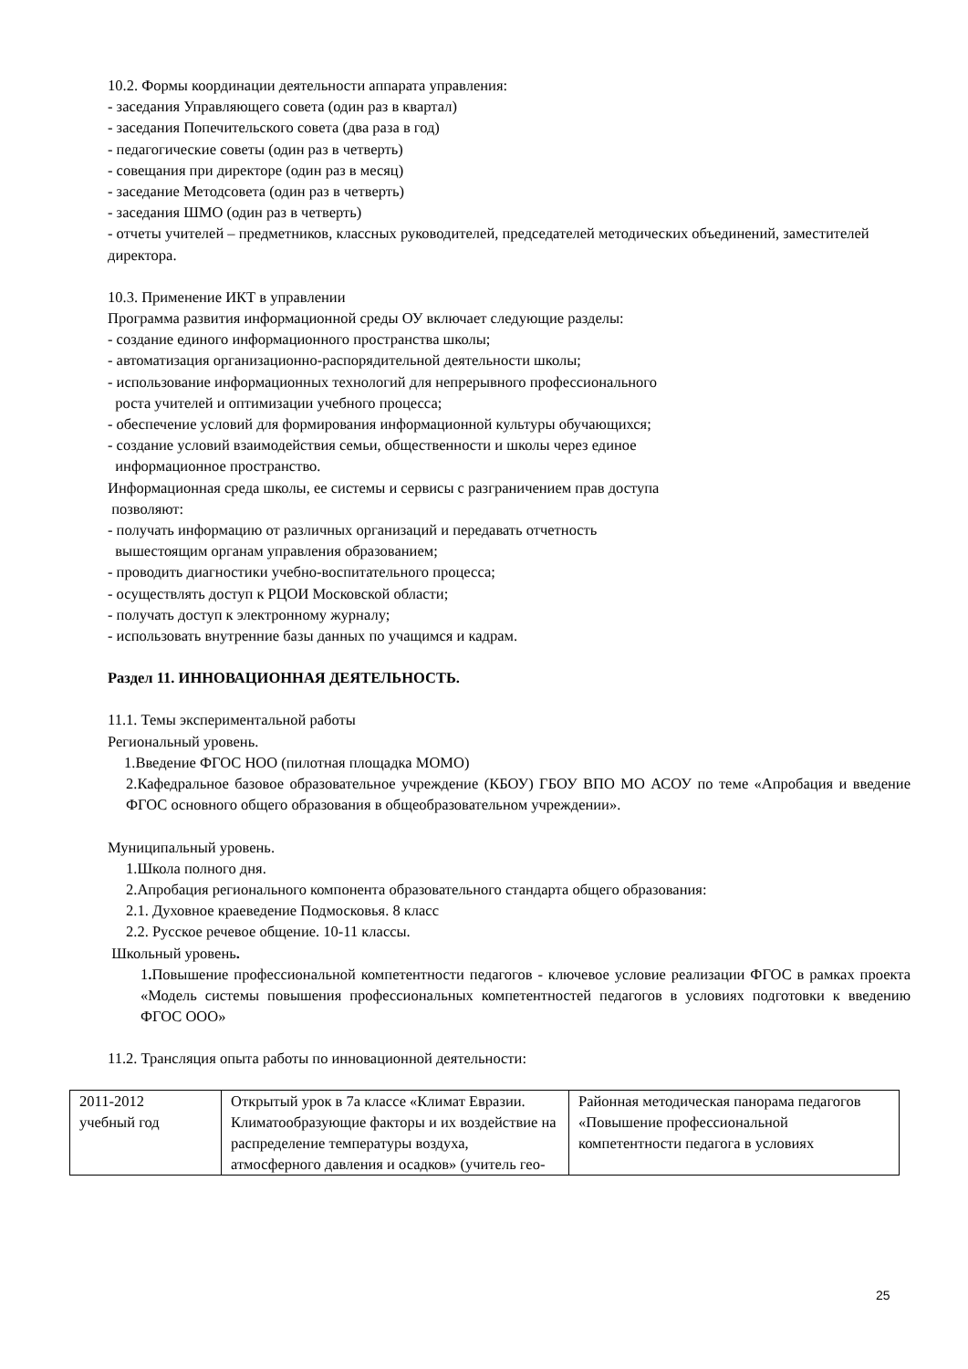10.2. Формы координации деятельности аппарата управления:
- заседания Управляющего совета (один раз в квартал)
- заседания Попечительского совета (два раза в год)
- педагогические советы (один раз в четверть)
- совещания при директоре (один раз в месяц)
- заседание Методсовета (один раз в четверть)
- заседания ШМО (один раз в четверть)
- отчеты учителей – предметников, классных руководителей, председателей методических объединений, заместителей директора.
10.3. Применение ИКТ в управлении
Программа развития информационной среды ОУ включает следующие разделы:
- создание единого информационного пространства школы;
- автоматизация организационно-распорядительной деятельности школы;
- использование информационных технологий для непрерывного профессионального
роста учителей и оптимизации учебного процесса;
- обеспечение условий для формирования информационной культуры обучающихся;
- создание условий взаимодействия семьи, общественности и школы через единое
информационное пространство.
Информационная среда школы, ее системы и сервисы с разграничением прав доступа
позволяют:
- получать информацию от различных организаций и передавать отчетность
вышестоящим органам управления образованием;
- проводить диагностики учебно-воспитательного процесса;
- осуществлять доступ к РЦОИ Московской области;
- получать доступ к электронному журналу;
- использовать внутренние базы данных по учащимся и кадрам.
Раздел 11. ИННОВАЦИОННАЯ ДЕЯТЕЛЬНОСТЬ.
11.1. Темы экспериментальной работы
Региональный уровень.
1.Введение ФГОС НОО (пилотная площадка МОМО)
2.Кафедральное базовое образовательное учреждение (КБОУ) ГБОУ ВПО МО АСОУ по теме «Апробация и введение ФГОС основного общего образования в общеобразовательном учреждении».
Муниципальный уровень.
1.Школа полного дня.
2.Апробация регионального компонента образовательного стандарта общего образования:
2.1. Духовное краеведение Подмосковья. 8 класс
2.2. Русское речевое общение. 10-11 классы.
Школьный уровень.
1. Повышение профессиональной компетентности педагогов - ключевое условие реализации ФГОС в рамках проекта «Модель системы повышения профессиональных компетентностей педагогов в условиях подготовки к введению ФГОС ООО»
11.2. Трансляция опыта работы по инновационной деятельности:
| 2011-2012 учебный год | Открытый урок в 7а классе «Климат Евразии. Климатообразующие факторы и их воздействие на распределение температуры воздуха, атмосферного давления и осадков» (учитель гео- | Районная методическая панорама педагогов «Повышение профессиональной компетентности педагога в условиях |
25